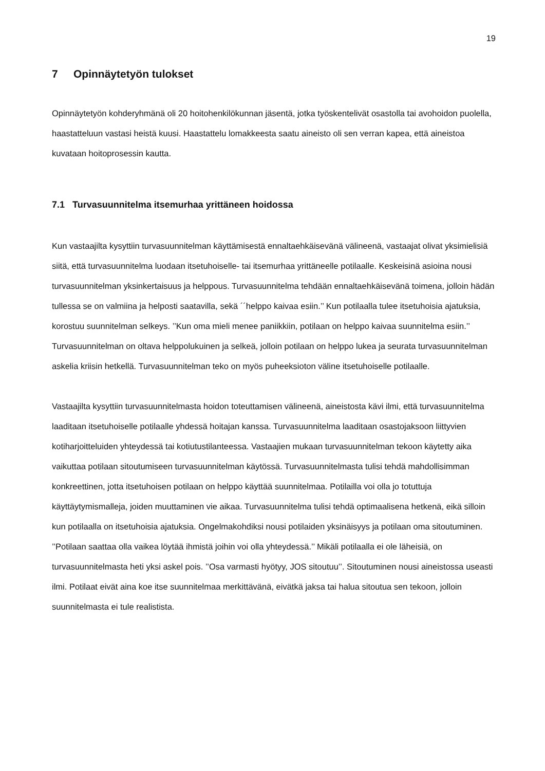19
7 Opinnäytetyön tulokset
Opinnäytetyön kohderyhmänä oli 20 hoitohenkilökunnan jäsentä, jotka työskentelivät osastolla tai avohoidon puolella, haastatteluun vastasi heistä kuusi. Haastattelu lomakkeesta saatu aineisto oli sen verran kapea, että aineistoa kuvataan hoitoprosessin kautta.
7.1 Turvasuunnitelma itsemurhaa yrittäneen hoidossa
Kun vastaajilta kysyttiin turvasuunnitelman käyttämisestä ennaltaehkäisevänä välineenä, vastaajat olivat yksimielisiä siitä, että turvasuunnitelma luodaan itsetuhoiselle- tai itsemurhaa yrittäneelle potilaalle. Keskeisinä asioina nousi turvasuunnitelman yksinkertaisuus ja helppous. Turvasuunnitelma tehdään ennaltaehkäisevänä toimena, jolloin hädän tullessa se on valmiina ja helposti saatavilla, sekä ´´helppo kaivaa esiin.’’ Kun potilaalla tulee itsetuhoisia ajatuksia, korostuu suunnitelman selkeys. ’’Kun oma mieli menee paniikkiin, potilaan on helppo kaivaa suunnitelma esiin.’’ Turvasuunnitelman on oltava helppolukuinen ja selkeä, jolloin potilaan on helppo lukea ja seurata turvasuunnitelman askelia kriisin hetkellä. Turvasuunnitelman teko on myös puheeksioton väline itsetuhoiselle potilaalle.
Vastaajilta kysyttiin turvasuunnitelmasta hoidon toteuttamisen välineenä, aineistosta kävi ilmi, että turvasuunnitelma laaditaan itsetuhoiselle potilaalle yhdessä hoitajan kanssa. Turvasuunnitelma laaditaan osastojaksoon liittyvien kotiharjoitteluiden yhteydessä tai kotiutustilanteessa. Vastaajien mukaan turvasuunnitelman tekoon käytetty aika vaikuttaa potilaan sitoutumiseen turvasuunnitelman käytössä. Turvasuunnitelmasta tulisi tehdä mahdollisimman konkreettinen, jotta itsetuhoisen potilaan on helppo käyttää suunnitelmaa. Potilailla voi olla jo totuttuja käyttäytymismalleja, joiden muuttaminen vie aikaa. Turvasuunnitelma tulisi tehdä optimaalisena hetkenä, eikä silloin kun potilaalla on itsetuhoisia ajatuksia. Ongelmakohdiksi nousi potilaiden yksinäisyys ja potilaan oma sitoutuminen. ’’Potilaan saattaa olla vaikea löytää ihmistä joihin voi olla yhteydessä.’’ Mikäli potilaalla ei ole läheisiä, on turvasuunnitelmasta heti yksi askel pois. ’’Osa varmasti hyötyy, JOS sitoutuu’’. Sitoutuminen nousi aineistossa useasti ilmi. Potilaat eivät aina koe itse suunnitelmaa merkittävänä, eivätkä jaksa tai halua sitoutua sen tekoon, jolloin suunnitelmasta ei tule realistista.